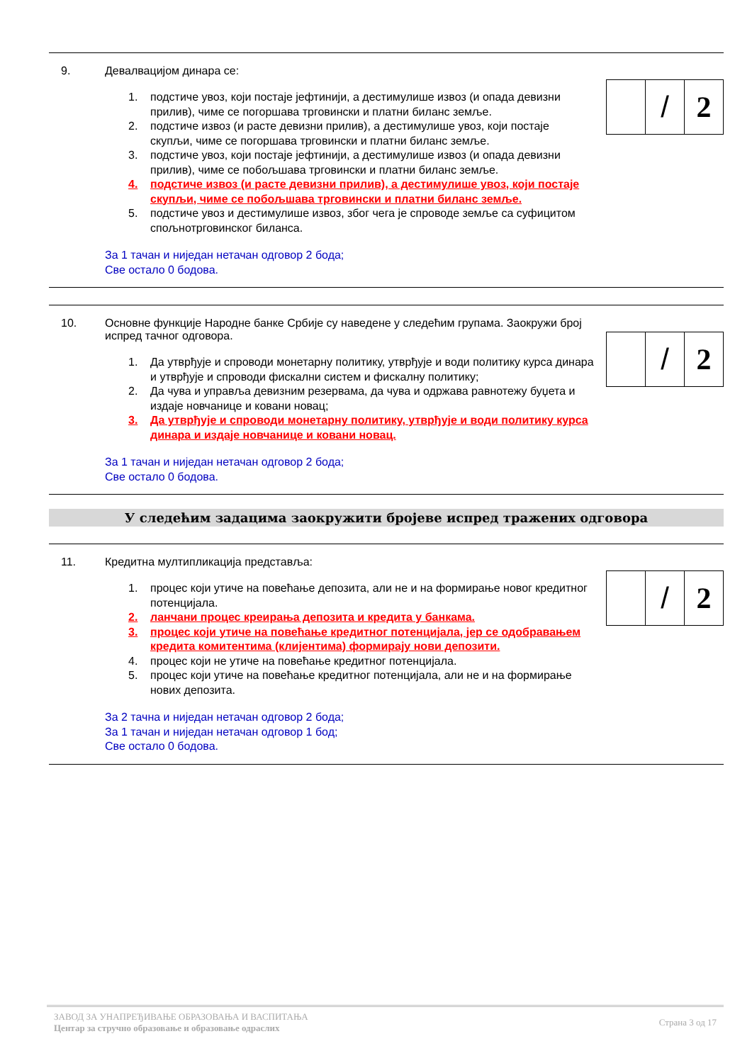9. Девалвацијом динара се:
/ 2
1. подстиче увоз, који постаје јефтинији, а дестимулише извоз (и опада девизни прилив), чиме се погоршава трговински и платни биланс земље.
2. подстиче извоз (и расте девизни прилив), а дестимулише увоз, који постаје скупљи, чиме се погоршава трговински и платни биланс земље.
3. подстиче увоз, који постаје јефтинији, а дестимулише извоз (и опада девизни прилив), чиме се побољшава трговински и платни биланс земље.
4. подстиче извоз (и расте девизни прилив), а дестимулише увоз, који постаје скупљи, чиме се побољшава трговински и платни биланс земље.
5. подстиче увоз и дестимулише извоз, због чега је спроводе земље са суфицитом спољнотрговинског биланса.
За 1 тачан и ниједан нетачан одговор 2 бода;
Све остало 0 бодова.
10. Основне функције Народне банке Србије су наведене у следећим групама. Заокружи број испред тачног одговора.
/ 2
1. Да утврђује и спроводи монетарну политику, утврђује и води политику курса динара и утврђује и спроводи фискални систем и фискалну политику;
2. Да чува и управља девизним резервама, да чува и одржава равнотежу буџета и издаје новчанице и ковани новац;
3. Да утврђује и спроводи монетарну политику, утврђује и води политику курса динара и издаје новчанице и ковани новац.
За 1 тачан и ниједан нетачан одговор 2 бода;
Све остало 0 бодова.
У следећим задацима заокружити бројеве испред тражених одговора
11. Кредитна мултипликација представља:
/ 2
1. процес који утиче на повећање депозита, али не и на формирање новог кредитног потенцијала.
2. ланчани процес креирања депозита и кредита у банкама.
3. процес који утиче на повећање кредитног потенцијала, јер се одобравањем кредита комитентима (клијентима) формирају нови депозити.
4. процес који не утиче на повећање кредитног потенцијала.
5. процес који утиче на повећање кредитног потенцијала, али не и на формирање нових депозита.
За 2 тачна и ниједан нетачан одговор 2 бода;
За 1 тачан и ниједан нетачан одговор 1 бод;
Све остало 0 бодова.
ЗАВОД ЗА УНАПРЕЂИВАЊЕ ОБРАЗОВАЊА И ВАСПИТАЊА
Центар за стручно образовање и образовање одраслих
Страна 3 од 17